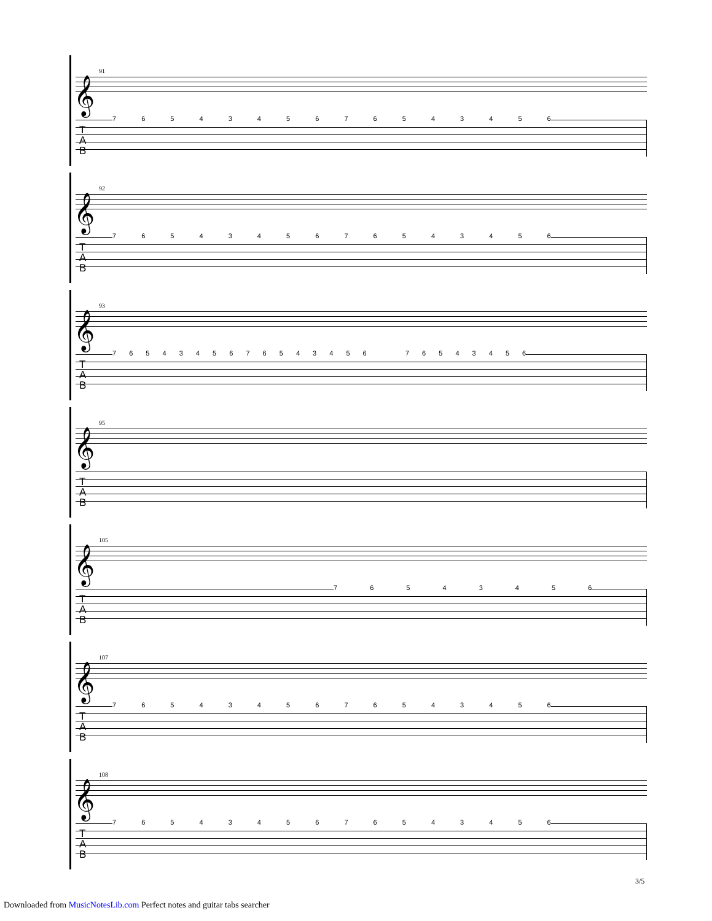𝄞
91
T
A
B
7 6 5 4 3 4 5 6 7 6 5 4 3 4 5 6
𝄞
92
T
A
B
7 6 5 4 3 4 5 6 7 6 5 4 3 4 5 6
𝄞
93
T
A
B
7 6 5 4 3 4 5 6 7 6 5 4 3 4 5 6 7 6 5 4 3 4 5 6
𝄞
95
T
A
B
𝄞
105
T
A
B
7 6 5 4 3 4 5 6
𝄞
107
T
A
B
7 6 5 4 3 4 5 6 7 6 5 4 3 4 5 6
𝄞
108
T
A
B
7 6 5 4 3 4 5 6 7 6 5 4 3 4 5 6
3/5
Downloaded from MusicNotesLib.com Perfect notes and guitar tabs searcher